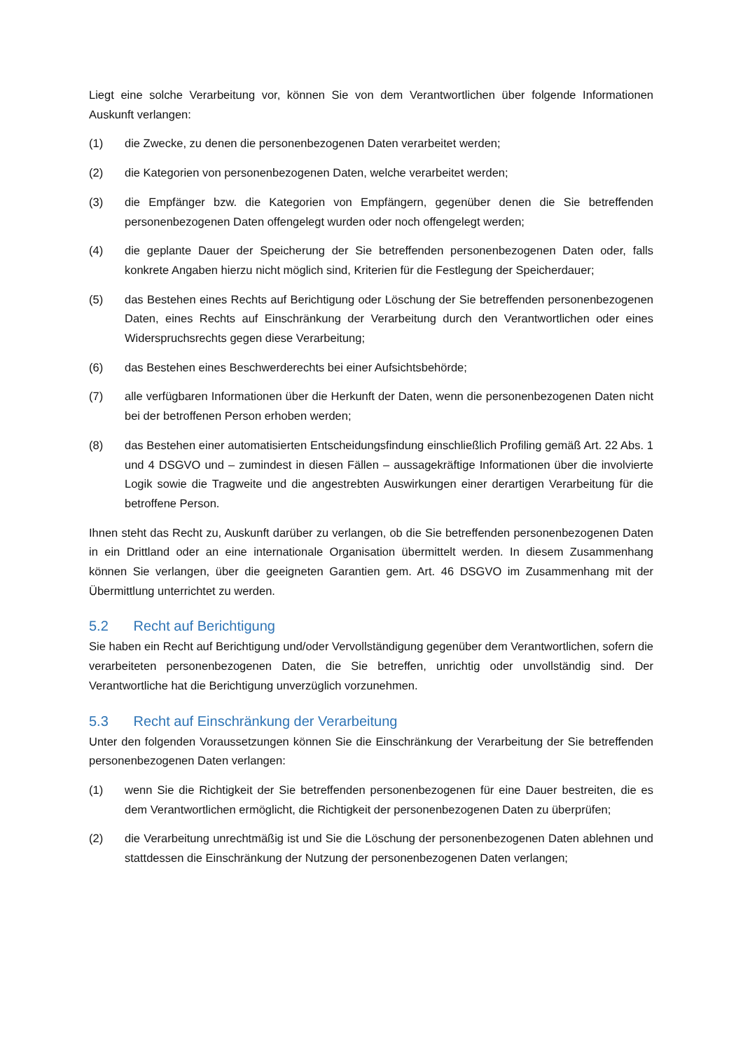Liegt eine solche Verarbeitung vor, können Sie von dem Verantwortlichen über folgende Informationen Auskunft verlangen:
(1) die Zwecke, zu denen die personenbezogenen Daten verarbeitet werden;
(2) die Kategorien von personenbezogenen Daten, welche verarbeitet werden;
(3) die Empfänger bzw. die Kategorien von Empfängern, gegenüber denen die Sie betreffenden personenbezogenen Daten offengelegt wurden oder noch offengelegt werden;
(4) die geplante Dauer der Speicherung der Sie betreffenden personenbezogenen Daten oder, falls konkrete Angaben hierzu nicht möglich sind, Kriterien für die Festlegung der Speicherdauer;
(5) das Bestehen eines Rechts auf Berichtigung oder Löschung der Sie betreffenden personenbezogenen Daten, eines Rechts auf Einschränkung der Verarbeitung durch den Verantwortlichen oder eines Widerspruchsrechts gegen diese Verarbeitung;
(6) das Bestehen eines Beschwerderechts bei einer Aufsichtsbehörde;
(7) alle verfügbaren Informationen über die Herkunft der Daten, wenn die personenbezogenen Daten nicht bei der betroffenen Person erhoben werden;
(8) das Bestehen einer automatisierten Entscheidungsfindung einschließlich Profiling gemäß Art. 22 Abs. 1 und 4 DSGVO und – zumindest in diesen Fällen – aussagekräftige Informationen über die involvierte Logik sowie die Tragweite und die angestrebten Auswirkungen einer derartigen Verarbeitung für die betroffene Person.
Ihnen steht das Recht zu, Auskunft darüber zu verlangen, ob die Sie betreffenden personenbezogenen Daten in ein Drittland oder an eine internationale Organisation übermittelt werden. In diesem Zusammenhang können Sie verlangen, über die geeigneten Garantien gem. Art. 46 DSGVO im Zusammenhang mit der Übermittlung unterrichtet zu werden.
5.2 Recht auf Berichtigung
Sie haben ein Recht auf Berichtigung und/oder Vervollständigung gegenüber dem Verantwortlichen, sofern die verarbeiteten personenbezogenen Daten, die Sie betreffen, unrichtig oder unvollständig sind. Der Verantwortliche hat die Berichtigung unverzüglich vorzunehmen.
5.3 Recht auf Einschränkung der Verarbeitung
Unter den folgenden Voraussetzungen können Sie die Einschränkung der Verarbeitung der Sie betreffenden personenbezogenen Daten verlangen:
(1) wenn Sie die Richtigkeit der Sie betreffenden personenbezogenen für eine Dauer bestreiten, die es dem Verantwortlichen ermöglicht, die Richtigkeit der personenbezogenen Daten zu überprüfen;
(2) die Verarbeitung unrechtmäßig ist und Sie die Löschung der personenbezogenen Daten ablehnen und stattdessen die Einschränkung der Nutzung der personenbezogenen Daten verlangen;